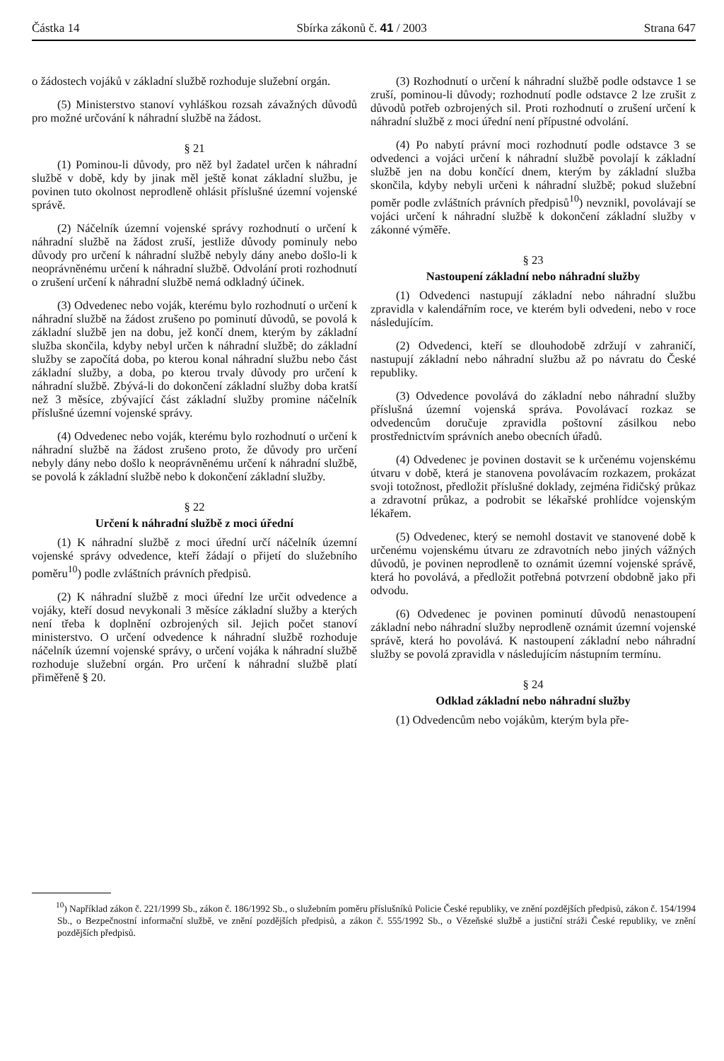Částka 14 Sbírka zákonů č. 41 / 2003 Strana 647
o žádostech vojáků v základní službě rozhoduje služební orgán.
(5) Ministerstvo stanoví vyhláškou rozsah závažných důvodů pro možné určování k náhradní službě na žádost.
§ 21
(1) Pominou-li důvody, pro něž byl žadatel určen k náhradní službě v době, kdy by jinak měl ještě konat základní službu, je povinen tuto okolnost neprodleně ohlásit příslušné územní vojenské správě.
(2) Náčelník územní vojenské správy rozhodnutí o určení k náhradní službě na žádost zruší, jestliže důvody pominuly nebo důvody pro určení k náhradní službě nebyly dány anebo došlo-li k neoprávněnému určení k náhradní službě. Odvolání proti rozhodnutí o zrušení určení k náhradní službě nemá odkladný účinek.
(3) Odvedenec nebo voják, kterému bylo rozhodnutí o určení k náhradní službě na žádost zrušeno po pominutí důvodů, se povolá k základní službě jen na dobu, jež končí dnem, kterým by základní služba skončila, kdyby nebyl určen k náhradní službě; do základní služby se započítá doba, po kterou konal náhradní službu nebo část základní služby, a doba, po kterou trvaly důvody pro určení k náhradní službě. Zbývá-li do dokončení základní služby doba kratší než 3 měsíce, zbývající část základní služby promine náčelník příslušné územní vojenské správy.
(4) Odvedenec nebo voják, kterému bylo rozhodnutí o určení k náhradní službě na žádost zrušeno proto, že důvody pro určení nebyly dány nebo došlo k neoprávněnému určení k náhradní službě, se povolá k základní službě nebo k dokončení základní služby.
§ 22
Určení k náhradní službě z moci úřední
(1) K náhradní službě z moci úřední určí náčelník územní vojenské správy odvedence, kteří žádají o přijetí do služebního poměru<sup>10</sup>) podle zvláštních právních předpisů.
(2) K náhradní službě z moci úřední lze určit odvedence a vojáky, kteří dosud nevykonali 3 měsíce základní služby a kterých není třeba k doplnění ozbrojených sil. Jejich počet stanoví ministerstvo. O určení odvedence k náhradní službě rozhoduje náčelník územní vojenské správy, o určení vojáka k náhradní službě rozhoduje služební orgán. Pro určení k náhradní službě platí přiměřeně § 20.
(3) Rozhodnutí o určení k náhradní službě podle odstavce 1 se zruší, pominou-li důvody; rozhodnutí podle odstavce 2 lze zrušit z důvodů potřeb ozbrojených sil. Proti rozhodnutí o zrušení určení k náhradní službě z moci úřední není přípustné odvolání.
(4) Po nabytí právní moci rozhodnutí podle odstavce 3 se odvedenci a vojáci určení k náhradní službě povolají k základní službě jen na dobu končící dnem, kterým by základní služba skončila, kdyby nebyli určeni k náhradní službě; pokud služební poměr podle zvláštních právních předpisů<sup>10</sup>) nevznikl, povolávají se vojáci určení k náhradní službě k dokončení základní služby v zákonné výměře.
§ 23
Nastoupení základní nebo náhradní služby
(1) Odvedenci nastupují základní nebo náhradní službu zpravidla v kalendářním roce, ve kterém byli odvedeni, nebo v roce následujícím.
(2) Odvedenci, kteří se dlouhodobě zdržují v zahraničí, nastupují základní nebo náhradní službu až po návratu do České republiky.
(3) Odvedence povolává do základní nebo náhradní služby příslušná územní vojenská správa. Povolávací rozkaz se odvedencům doručuje zpravidla poštovní zásilkou nebo prostřednictvím správních anebo obecních úřadů.
(4) Odvedenec je povinen dostavit se k určenému vojenskému útvaru v době, která je stanovena povolávacím rozkazem, prokázat svoji totožnost, předložit příslušné doklady, zejména řidičský průkaz a zdravotní průkaz, a podrobit se lékařské prohlídce vojenským lékařem.
(5) Odvedenec, který se nemohl dostavit ve stanovené době k určenému vojenskému útvaru ze zdravotních nebo jiných vážných důvodů, je povinen neprodleně to oznámit územní vojenské správě, která ho povolává, a předložit potřebná potvrzení obdobně jako při odvodu.
(6) Odvedenec je povinen pominutí důvodů nenastoupení základní nebo náhradní služby neprodleně oznámit územní vojenské správě, která ho povolává. K nastoupení základní nebo náhradní služby se povolá zpravidla v následujícím nástupním termínu.
§ 24
Odklad základní nebo náhradní služby
(1) Odvedencům nebo vojákům, kterým byla pře-
<sup>10</sup>) Například zákon č. 221/1999 Sb., zákon č. 186/1992 Sb., o služebním poměru příslušníků Policie České republiky, ve znění pozdějších předpisů, zákon č. 154/1994 Sb., o Bezpečnostní informační službě, ve znění pozdějších předpisů, a zákon č. 555/1992 Sb., o Vězeňské službě a justiční stráži České republiky, ve znění pozdějších předpisů.